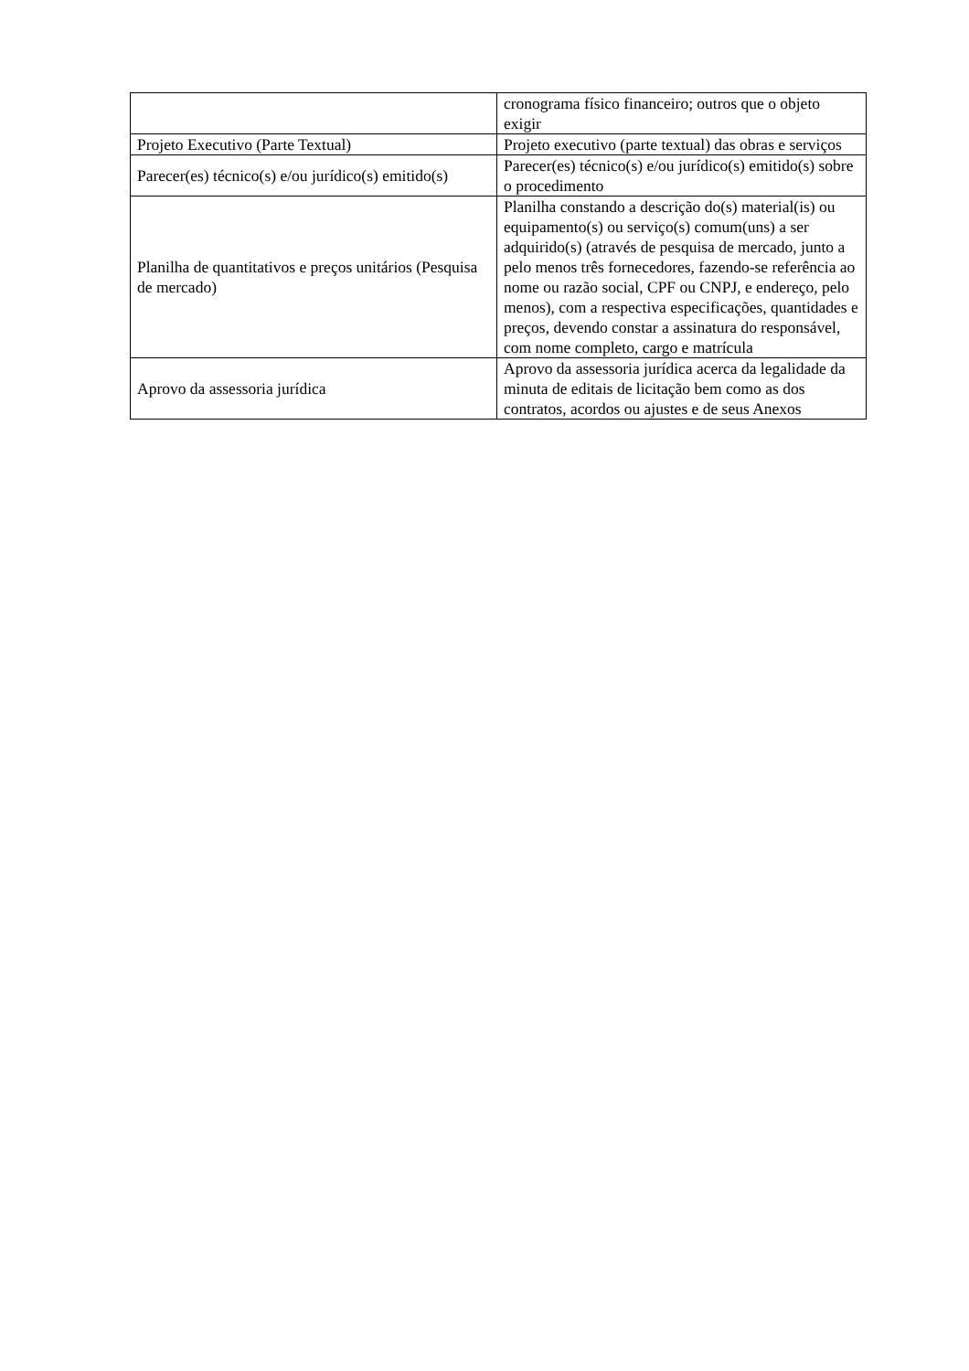| | cronograma físico financeiro; outros que o objeto exigir |
| Projeto Executivo (Parte Textual) | Projeto executivo (parte textual) das obras e serviços |
| Parecer(es) técnico(s) e/ou jurídico(s) emitido(s) | Parecer(es) técnico(s) e/ou jurídico(s) emitido(s) sobre o procedimento |
| Planilha de quantitativos e preços unitários (Pesquisa de mercado) | Planilha constando a descrição do(s) material(is) ou equipamento(s) ou serviço(s) comum(uns) a ser adquirido(s) (através de pesquisa de mercado, junto a pelo menos três fornecedores, fazendo-se referência ao nome ou razão social, CPF ou CNPJ, e endereço, pelo menos), com a respectiva especificações, quantidades e preços, devendo constar a assinatura do responsável, com nome completo, cargo e matrícula |
| Aprovo da assessoria jurídica | Aprovo da assessoria jurídica acerca da legalidade da minuta de editais de licitação bem como as dos contratos, acordos ou ajustes e de seus Anexos |